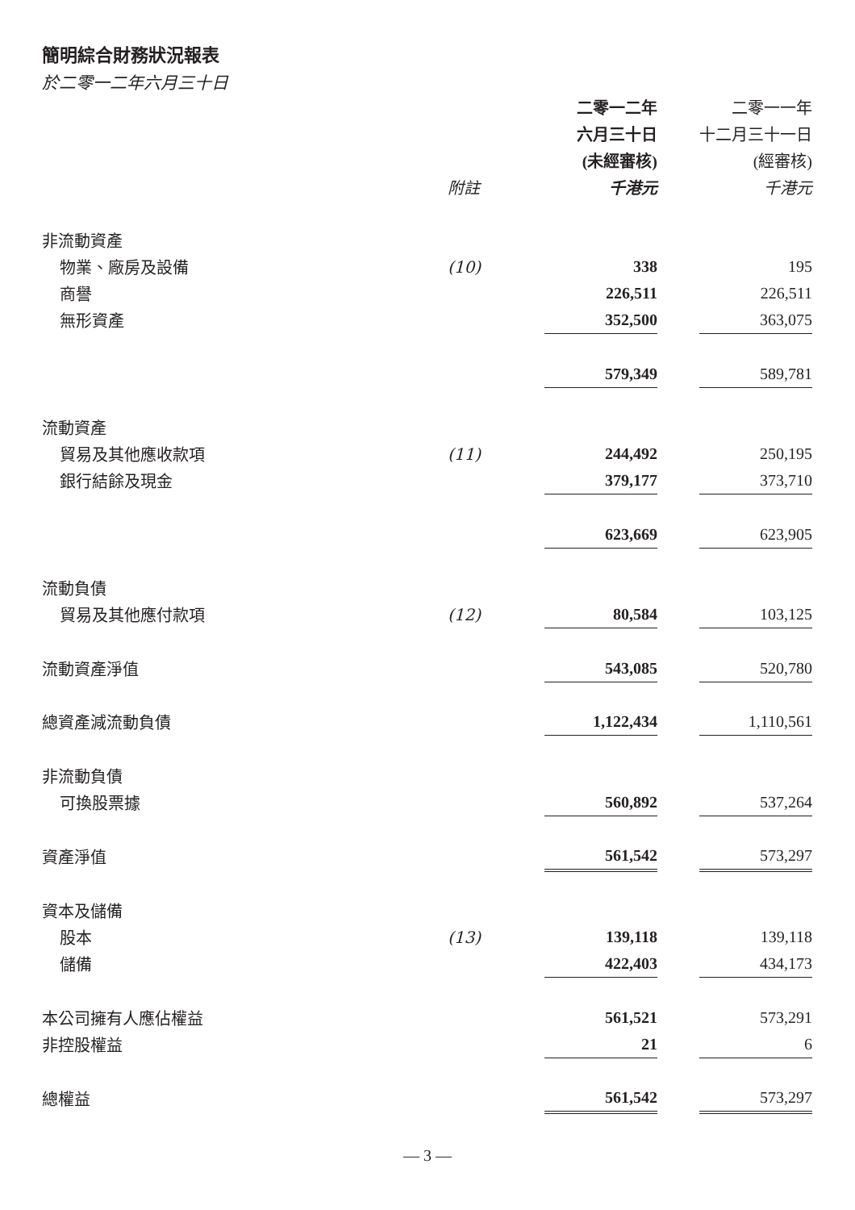簡明綜合財務狀況報表
於二零一二年六月三十日
| | | 二零一二年 | | 二零一一年 |
| --- | --- | --- | --- | --- |
| | | 六月三十日 | | 十二月三十一日 |
| | | (未經審核) | | (經審核) |
| | 附註 | 千港元 | | 千港元 |
| 非流動資產 | | | | |
| 物業、廠房及設備 | (10) | 338 | | 195 |
| 商譽 | | 226,511 | | 226,511 |
| 無形資產 | | 352,500 | | 363,075 |
| | | 579,349 | | 589,781 |
| 流動資產 | | | | |
| 貿易及其他應收款項 | (11) | 244,492 | | 250,195 |
| 銀行結餘及現金 | | 379,177 | | 373,710 |
| | | 623,669 | | 623,905 |
| 流動負債 | | | | |
| 貿易及其他應付款項 | (12) | 80,584 | | 103,125 |
| 流動資產淨值 | | 543,085 | | 520,780 |
| 總資產減流動負債 | | 1,122,434 | | 1,110,561 |
| 非流動負債 | | | | |
| 可換股票據 | | 560,892 | | 537,264 |
| 資產淨值 | | 561,542 | | 573,297 |
| 資本及儲備 | | | | |
| 股本 | (13) | 139,118 | | 139,118 |
| 儲備 | | 422,403 | | 434,173 |
| 本公司擁有人應佔權益 | | 561,521 | | 573,291 |
| 非控股權益 | | 21 | | 6 |
| 總權益 | | 561,542 | | 573,297 |
— 3 —